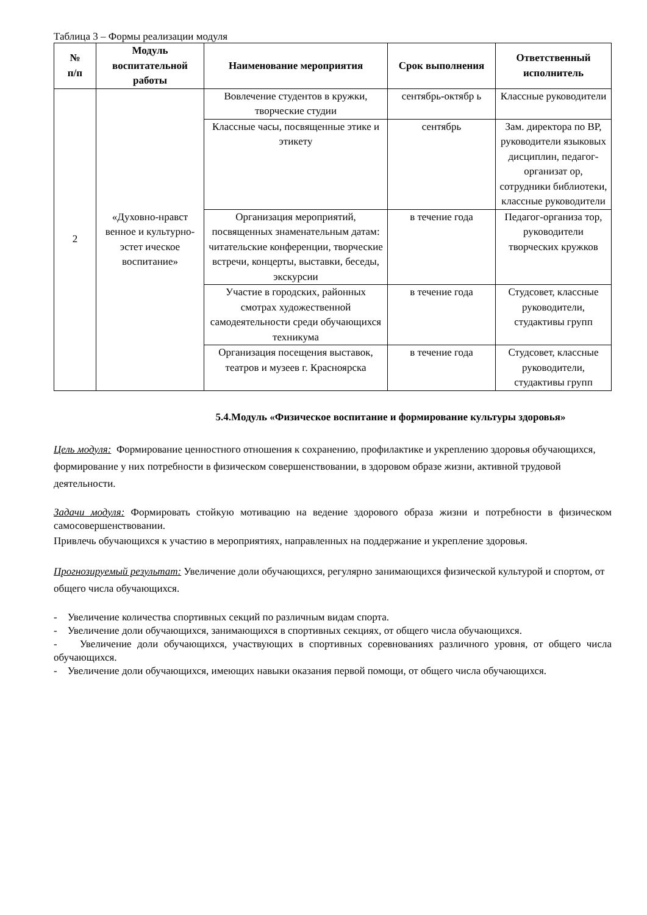Таблица 3 – Формы реализации модуля
| № п/п | Модуль воспитательной работы | Наименование мероприятия | Срок выполнения | Ответственный исполнитель |
| --- | --- | --- | --- | --- |
| 2 | «Духовно-нравст венное и культурно-эстет ическое воспитание» | Вовлечение студентов в кружки, творческие студии | сентябрь-октябр ь | Классные руководители |
| | | Классные часы, посвященные этике и этикету | сентябрь | Зам. директора по ВР, руководители языковых дисциплин, педагог-организат ор, сотрудники библиотеки, классные руководители |
| | | Организация мероприятий, посвященных знаменательным датам: читательские конференции, творческие встречи, концерты, выставки, беседы, экскурсии | в течение года | Педагог-организа тор, руководители творческих кружков |
| | | Участие в городских, районных смотрах художественной самодеятельности среди обучающихся техникума | в течение года | Студсовет, классные руководители, студактивы групп |
| | | Организация посещения выставок, театров и музеев г. Красноярска | в течение года | Студсовет, классные руководители, студактивы групп |
5.4.Модуль «Физическое воспитание и формирование культуры здоровья»
Цель модуля: Формирование ценностного отношения к сохранению, профилактике и укреплению здоровья обучающихся, формирование у них потребности в физическом совершенствовании, в здоровом образе жизни, активной трудовой деятельности.
Задачи модуля: Формировать стойкую мотивацию на ведение здорового образа жизни и потребности в физическом самосовершенствовании.
Привлечь обучающихся к участию в мероприятиях, направленных на поддержание и укрепление здоровья.
Прогнозируемый результат: Увеличение доли обучающихся, регулярно занимающихся физической культурой и спортом, от общего числа обучающихся.
- Увеличение количества спортивных секций по различным видам спорта.
- Увеличение доли обучающихся, занимающихся в спортивных секциях, от общего числа обучающихся.
- Увеличение доли обучающихся, участвующих в спортивных соревнованиях различного уровня, от общего числа обучающихся.
- Увеличение доли обучающихся, имеющих навыки оказания первой помощи, от общего числа обучающихся.